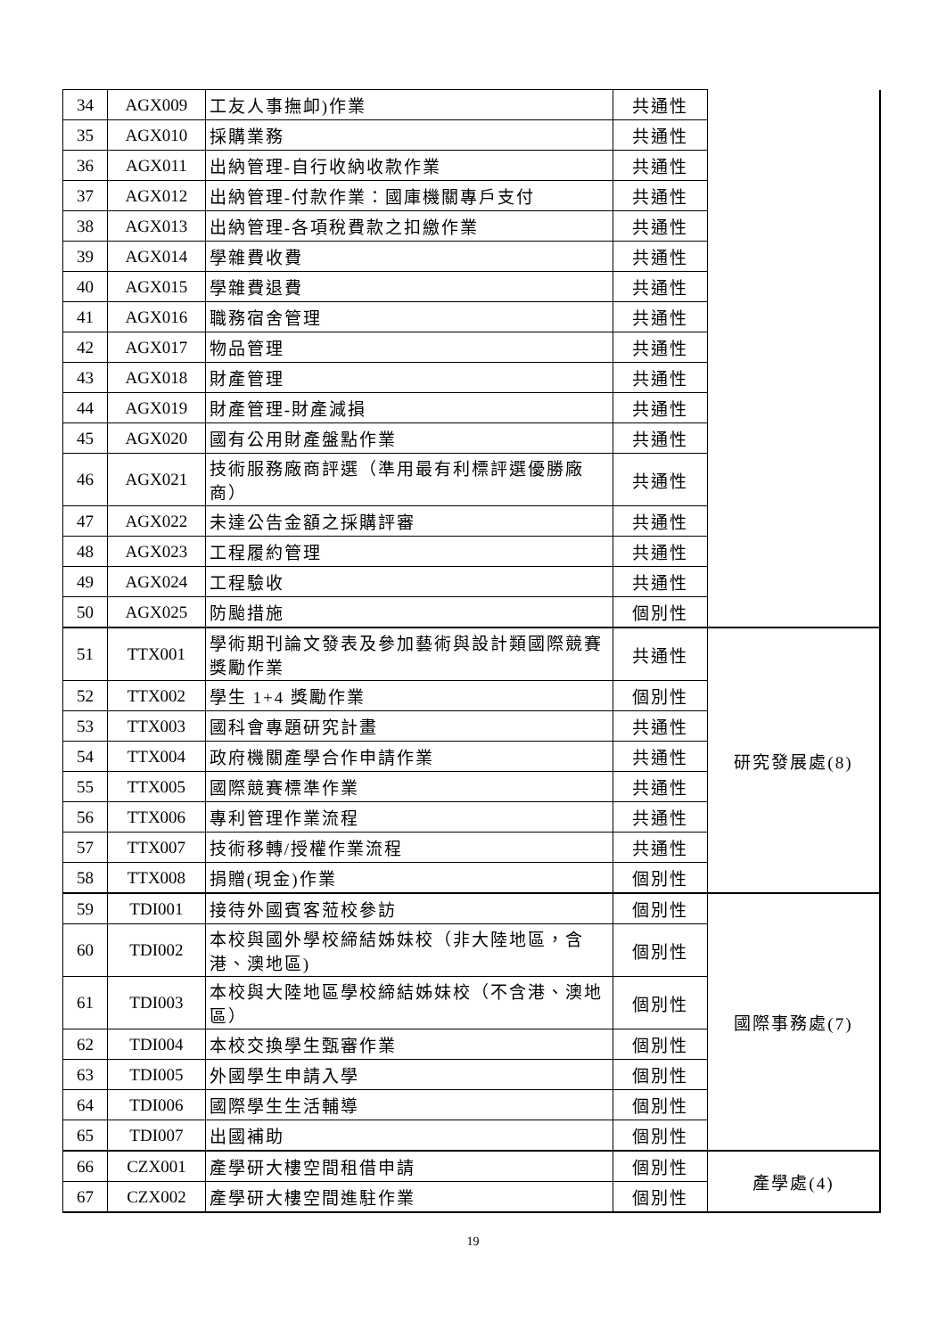| 34 | AGX009 | 工友人事撫卹)作業 | 共通性 | |
| 35 | AGX010 | 採購業務 | 共通性 | |
| 36 | AGX011 | 出納管理-自行收納收款作業 | 共通性 | |
| 37 | AGX012 | 出納管理-付款作業：國庫機關專戶支付 | 共通性 | |
| 38 | AGX013 | 出納管理-各項稅費款之扣繳作業 | 共通性 | |
| 39 | AGX014 | 學雜費收費 | 共通性 | |
| 40 | AGX015 | 學雜費退費 | 共通性 | |
| 41 | AGX016 | 職務宿舍管理 | 共通性 | |
| 42 | AGX017 | 物品管理 | 共通性 | |
| 43 | AGX018 | 財產管理 | 共通性 | |
| 44 | AGX019 | 財產管理-財產減損 | 共通性 | |
| 45 | AGX020 | 國有公用財產盤點作業 | 共通性 | |
| 46 | AGX021 | 技術服務廠商評選（準用最有利標評選優勝廠商） | 共通性 | |
| 47 | AGX022 | 未達公告金額之採購評審 | 共通性 | |
| 48 | AGX023 | 工程履約管理 | 共通性 | |
| 49 | AGX024 | 工程驗收 | 共通性 | |
| 50 | AGX025 | 防颱措施 | 個別性 | |
| 51 | TTX001 | 學術期刊論文發表及參加藝術與設計類國際競賽獎勵作業 | 共通性 | 研究發展處(8) |
| 52 | TTX002 | 學生 1+4 獎勵作業 | 個別性 | |
| 53 | TTX003 | 國科會專題研究計畫 | 共通性 | |
| 54 | TTX004 | 政府機關產學合作申請作業 | 共通性 | |
| 55 | TTX005 | 國際競賽標準作業 | 共通性 | |
| 56 | TTX006 | 專利管理作業流程 | 共通性 | |
| 57 | TTX007 | 技術移轉/授權作業流程 | 共通性 | |
| 58 | TTX008 | 捐贈(現金)作業 | 個別性 | |
| 59 | TDI001 | 接待外國賓客蒞校參訪 | 個別性 | 國際事務處(7) |
| 60 | TDI002 | 本校與國外學校締結姊妹校（非大陸地區，含港、澳地區) | 個別性 | |
| 61 | TDI003 | 本校與大陸地區學校締結姊妹校（不含港、澳地區） | 個別性 | |
| 62 | TDI004 | 本校交換學生甄審作業 | 個別性 | |
| 63 | TDI005 | 外國學生申請入學 | 個別性 | |
| 64 | TDI006 | 國際學生生活輔導 | 個別性 | |
| 65 | TDI007 | 出國補助 | 個別性 | |
| 66 | CZX001 | 產學研大樓空間租借申請 | 個別性 | 產學處(4) |
| 67 | CZX002 | 產學研大樓空間進駐作業 | 個別性 | |
19